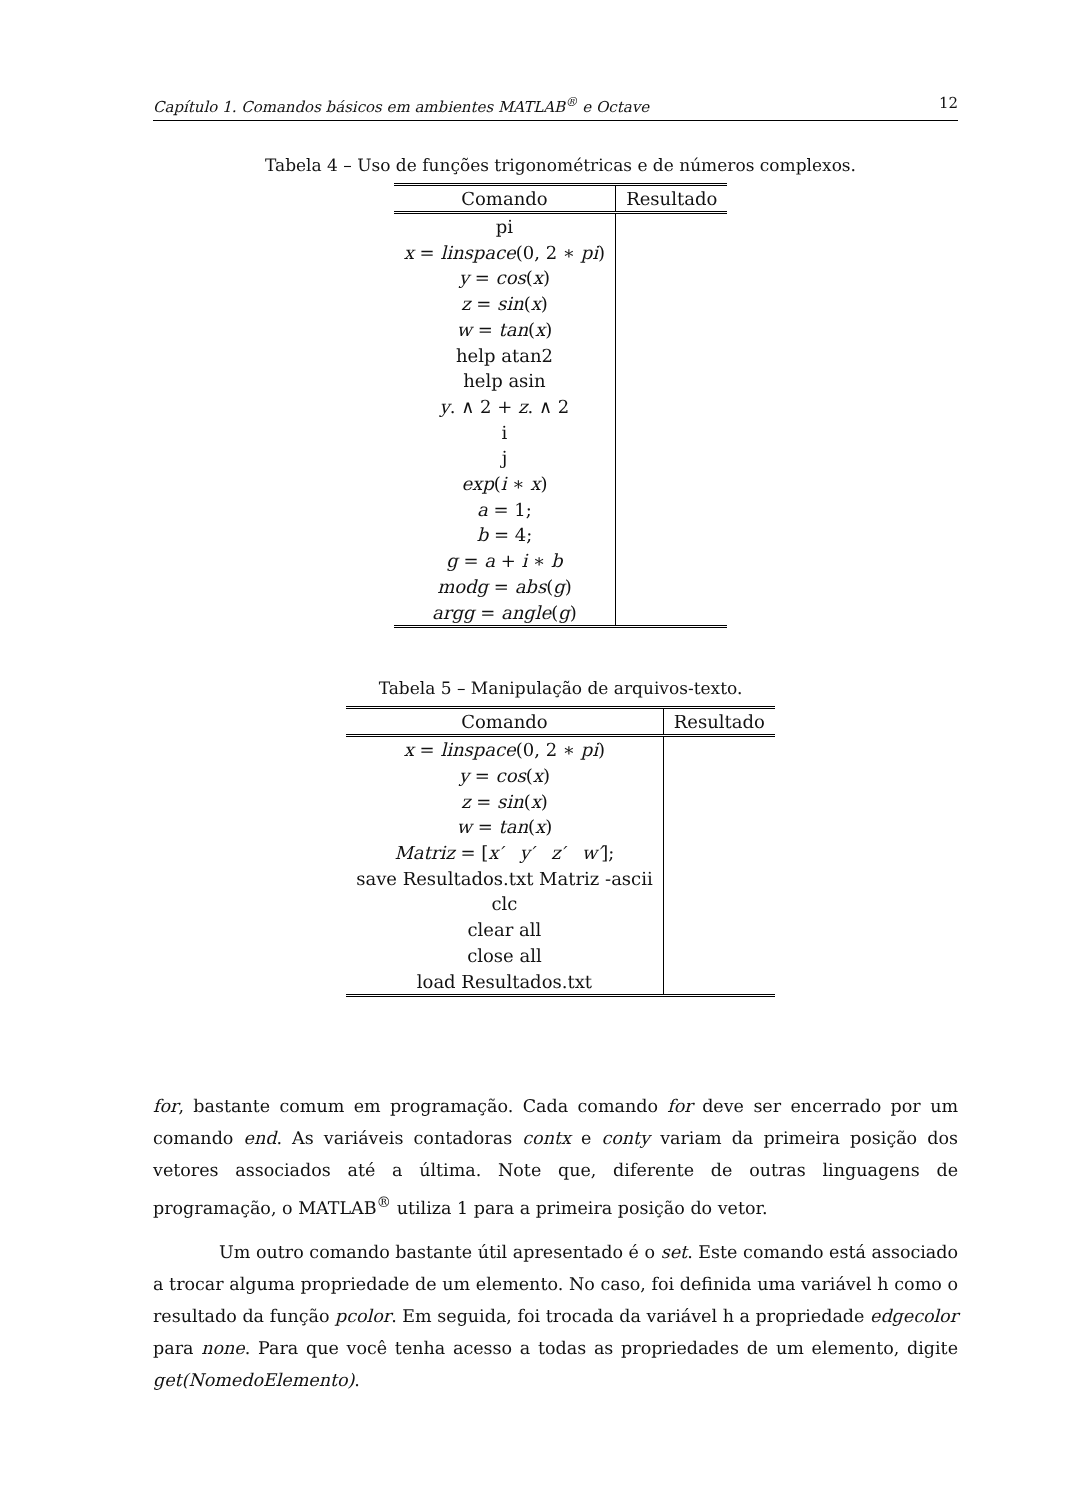Capítulo 1. Comandos básicos em ambientes MATLAB<sup>®</sup> e Octave 12
Tabela 4 – Uso de funções trigonométricas e de números complexos.
| Comando | Resultado |
| --- | --- |
| pi | |
| x = linspace (0, 2 ∗ pi ) | |
| y = cos ( x ) | |
| z = sin ( x ) | |
| w = tan ( x ) | |
| help atan2 | |
| help asin | |
| y . ∧ 2 + z . ∧ 2 | |
| i | |
| j | |
| exp ( i ∗ x ) | |
| a = 1; | |
| b = 4; | |
| g = a + i ∗ b | |
| modg = abs ( g ) | |
| argg = angle ( g ) | |
Tabela 5 – Manipulação de arquivos-texto.
| Comando | Resultado |
| --- | --- |
| x = linspace (0, 2 ∗ pi ) | |
| y = cos ( x ) | |
| z = sin ( x ) | |
| w = tan ( x ) | |
| Matriz = [ x′ y′ z′ w′ ]; | |
| save Resultados.txt Matriz -ascii | |
| clc | |
| clear all | |
| close all | |
| load Resultados.txt | |
for, bastante comum em programação. Cada comando for deve ser encerrado por um comando end. As variáveis contadoras contx e conty variam da primeira posição dos vetores associados até a última. Note que, diferente de outras linguagens de programação, o MATLAB<sup>®</sup> utiliza 1 para a primeira posição do vetor.
Um outro comando bastante útil apresentado é o set. Este comando está associado a trocar alguma propriedade de um elemento. No caso, foi definida uma variável h como o resultado da função pcolor. Em seguida, foi trocada da variável h a propriedade edgecolor para none. Para que você tenha acesso a todas as propriedades de um elemento, digite get(NomedoElemento).